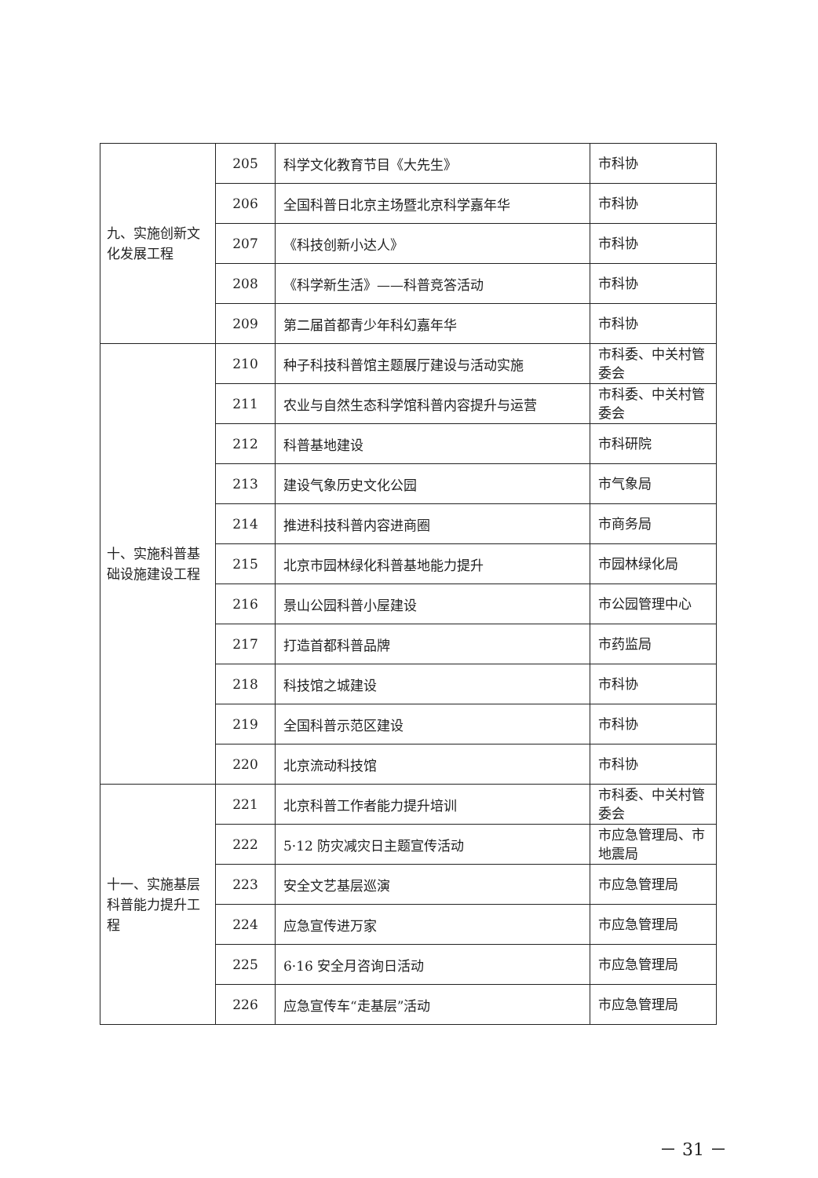| 九、实施创新文化发展工程 | 205 | 科学文化教育节目《大先生》 | 市科协 |
| | 206 | 全国科普日北京主场暨北京科学嘉年华 | 市科协 |
| | 207 | 《科技创新小达人》 | 市科协 |
| | 208 | 《科学新生活》——科普竞答活动 | 市科协 |
| | 209 | 第二届首都青少年科幻嘉年华 | 市科协 |
| 十、实施科普基础设施建设工程 | 210 | 种子科技科普馆主题展厅建设与活动实施 | 市科委、中关村管委会 |
| | 211 | 农业与自然生态科学馆科普内容提升与运营 | 市科委、中关村管委会 |
| | 212 | 科普基地建设 | 市科研院 |
| | 213 | 建设气象历史文化公园 | 市气象局 |
| | 214 | 推进科技科普内容进商圈 | 市商务局 |
| | 215 | 北京市园林绿化科普基地能力提升 | 市园林绿化局 |
| | 216 | 景山公园科普小屋建设 | 市公园管理中心 |
| | 217 | 打造首都科普品牌 | 市药监局 |
| | 218 | 科技馆之城建设 | 市科协 |
| | 219 | 全国科普示范区建设 | 市科协 |
| | 220 | 北京流动科技馆 | 市科协 |
| 十一、实施基层科普能力提升工程 | 221 | 北京科普工作者能力提升培训 | 市科委、中关村管委会 |
| | 222 | 5·12 防灾减灾日主题宣传活动 | 市应急管理局、市地震局 |
| | 223 | 安全文艺基层巡演 | 市应急管理局 |
| | 224 | 应急宣传进万家 | 市应急管理局 |
| | 225 | 6·16 安全月咨询日活动 | 市应急管理局 |
| | 226 | 应急宣传车“走基层”活动 | 市应急管理局 |
－ 31 －